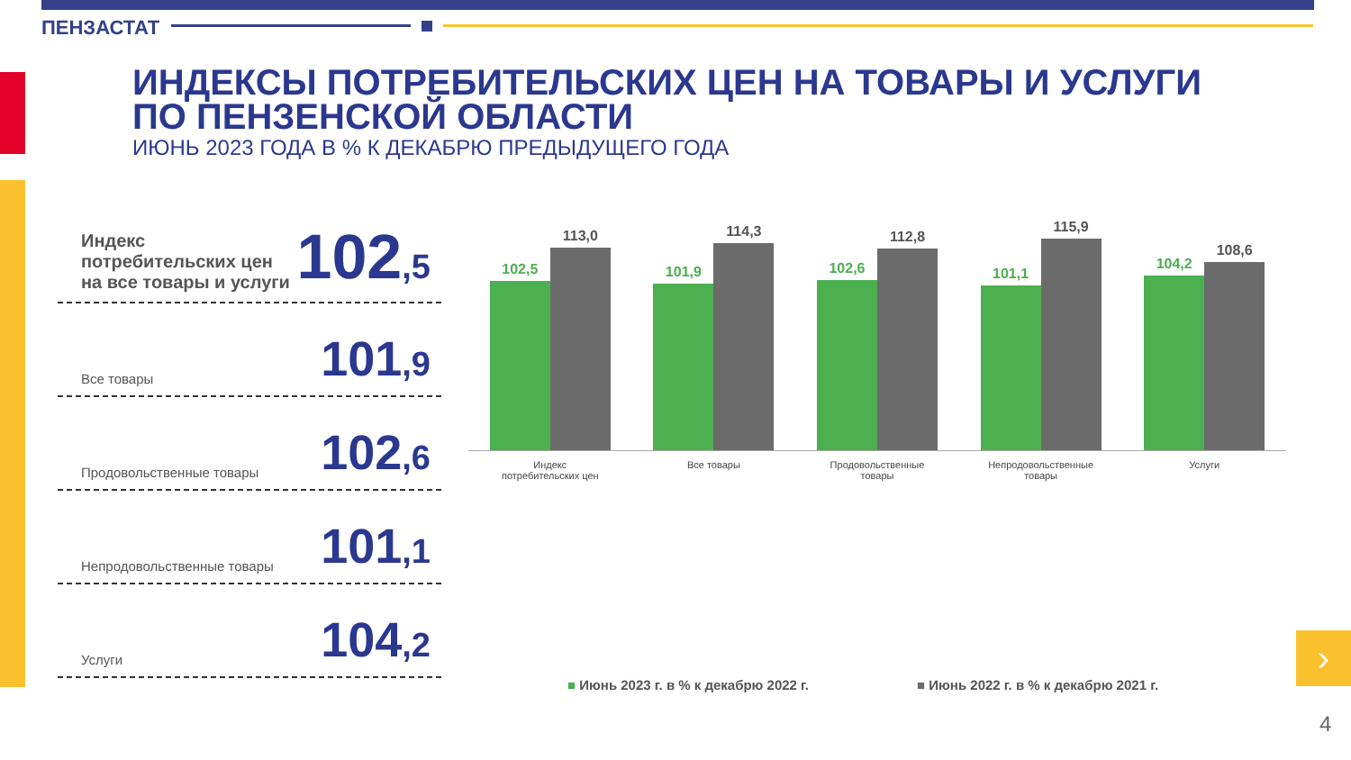ПЕНЗАСТАТ
ИНДЕКСЫ ПОТРЕБИТЕЛЬСКИХ ЦЕН НА ТОВАРЫ И УСЛУГИ
ПО ПЕНЗЕНСКОЙ ОБЛАСТИ
ИЮНЬ 2023 ГОДА В % К ДЕКАБРЮ ПРЕДЫДУЩЕГО ГОДА
Индекс потребительских цен
на все товары и услуги
102,5
Все товары
101,9
Продовольственные товары
102,6
Непродовольственные товары
101,1
Услуги
104,2
102,5
113,0
101,9
114,3
102,6
112,8
101,1
115,9
104,2
108,6
Индекс потребительских цен
Все товары Продовольственные товары
Непродовольственные товары
Услуги
■ Июнь 2023 г. в % к декабрю 2022 г.
■ Июнь 2022 г. в % к декабрю 2021 г.
›
4